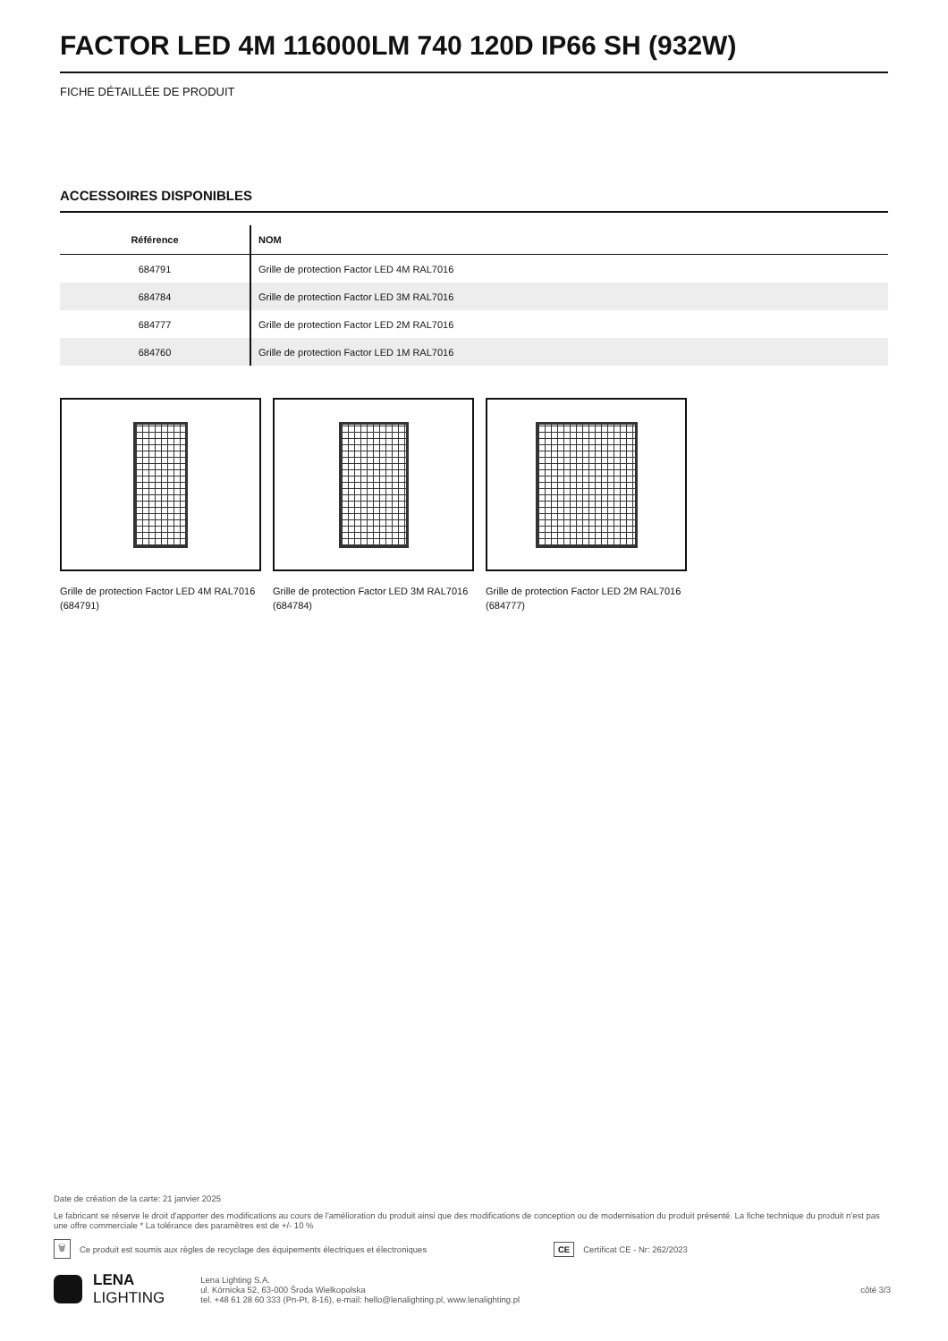FACTOR LED 4M 116000LM 740 120D IP66 SH (932W)
FICHE DÉTAILLÉE DE PRODUIT
ACCESSOIRES DISPONIBLES
| Référence | NOM |
| --- | --- |
| 684791 | Grille de protection Factor LED 4M RAL7016 |
| 684784 | Grille de protection Factor LED 3M RAL7016 |
| 684777 | Grille de protection Factor LED 2M RAL7016 |
| 684760 | Grille de protection Factor LED 1M RAL7016 |
Grille de protection Factor LED 4M RAL7016 (684791)
Grille de protection Factor LED 3M RAL7016 (684784)
Grille de protection Factor LED 2M RAL7016 (684777)
Date de création de la carte: 21 janvier 2025
Le fabricant se réserve le droit d'apporter des modifications au cours de l'amélioration du produit ainsi que des modifications de conception ou de modernisation du produit présenté. La fiche technique du produit n'est pas une offre commerciale * La tolérance des paramètres est de +/- 10 %
🗑 Ce produit est soumis aux règles de recyclage des équipements électriques et électroniques CE Certificat CE - Nr: 262/2023
LENA
LIGHTING
Lena Lighting S.A.
ul. Kórnicka 52, 63-000 Środa Wielkopolska
tel. +48 61 28 60 333 (Pn-Pt, 8-16), e-mail: hello@lenalighting.pl, www.lenalighting.pl
côté 3/3